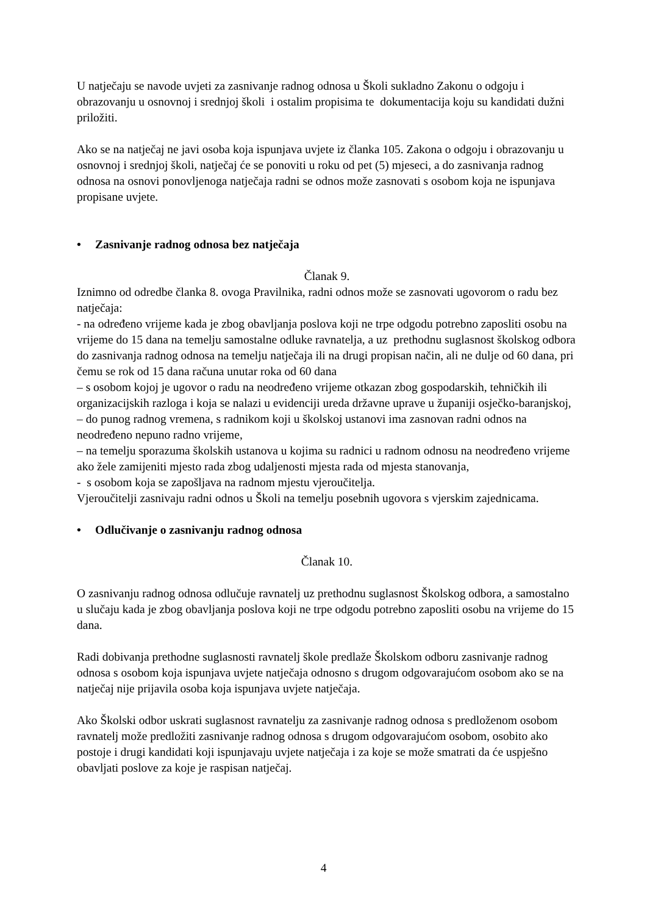U natječaju se navode uvjeti za zasnivanje radnog odnosa u Školi sukladno Zakonu o odgoju i obrazovanju u osnovnoj i srednjoj školi i ostalim propisima te dokumentacija koju su kandidati dužni priložiti.
Ako se na natječaj ne javi osoba koja ispunjava uvjete iz članka 105. Zakona o odgoju i obrazovanju u osnovnoj i srednjoj školi, natječaj će se ponoviti u roku od pet (5) mjeseci, a do zasnivanja radnog odnosa na osnovi ponovljenoga natječaja radni se odnos može zasnovati s osobom koja ne ispunjava propisane uvjete.
• Zasnivanje radnog odnosa bez natječaja
Članak 9.
Iznimno od odredbe članka 8. ovoga Pravilnika, radni odnos može se zasnovati ugovorom o radu bez natječaja:
- na određeno vrijeme kada je zbog obavljanja poslova koji ne trpe odgodu potrebno zaposliti osobu na vrijeme do 15 dana na temelju samostalne odluke ravnatelja, a uz prethodnu suglasnost školskog odbora do zasnivanja radnog odnosa na temelju natječaja ili na drugi propisan način, ali ne dulje od 60 dana, pri čemu se rok od 15 dana računa unutar roka od 60 dana
– s osobom kojoj je ugovor o radu na neodređeno vrijeme otkazan zbog gospodarskih, tehničkih ili organizacijskih razloga i koja se nalazi u evidenciji ureda državne uprave u županiji osječko-baranjskoj,
– do punog radnog vremena, s radnikom koji u školskoj ustanovi ima zasnovan radni odnos na neodređeno nepuno radno vrijeme,
– na temelju sporazuma školskih ustanova u kojima su radnici u radnom odnosu na neodređeno vrijeme ako žele zamijeniti mjesto rada zbog udaljenosti mjesta rada od mjesta stanovanja,
- s osobom koja se zapošljava na radnom mjestu vjeroučitelja.
Vjeroučitelji zasnivaju radni odnos u Školi na temelju posebnih ugovora s vjerskim zajednicama.
• Odlučivanje o zasnivanju radnog odnosa
Članak 10.
O zasnivanju radnog odnosa odlučuje ravnatelj uz prethodnu suglasnost Školskog odbora, a samostalno u slučaju kada je zbog obavljanja poslova koji ne trpe odgodu potrebno zaposliti osobu na vrijeme do 15 dana.
Radi dobivanja prethodne suglasnosti ravnatelj škole predlaže Školskom odboru zasnivanje radnog odnosa s osobom koja ispunjava uvjete natječaja odnosno s drugom odgovarajućom osobom ako se na natječaj nije prijavila osoba koja ispunjava uvjete natječaja.
Ako Školski odbor uskrati suglasnost ravnatelju za zasnivanje radnog odnosa s predloženom osobom ravnatelj može predložiti zasnivanje radnog odnosa s drugom odgovarajućom osobom, osobito ako postoje i drugi kandidati koji ispunjavaju uvjete natječaja i za koje se može smatrati da će uspješno obavljati poslove za koje je raspisan natječaj.
4